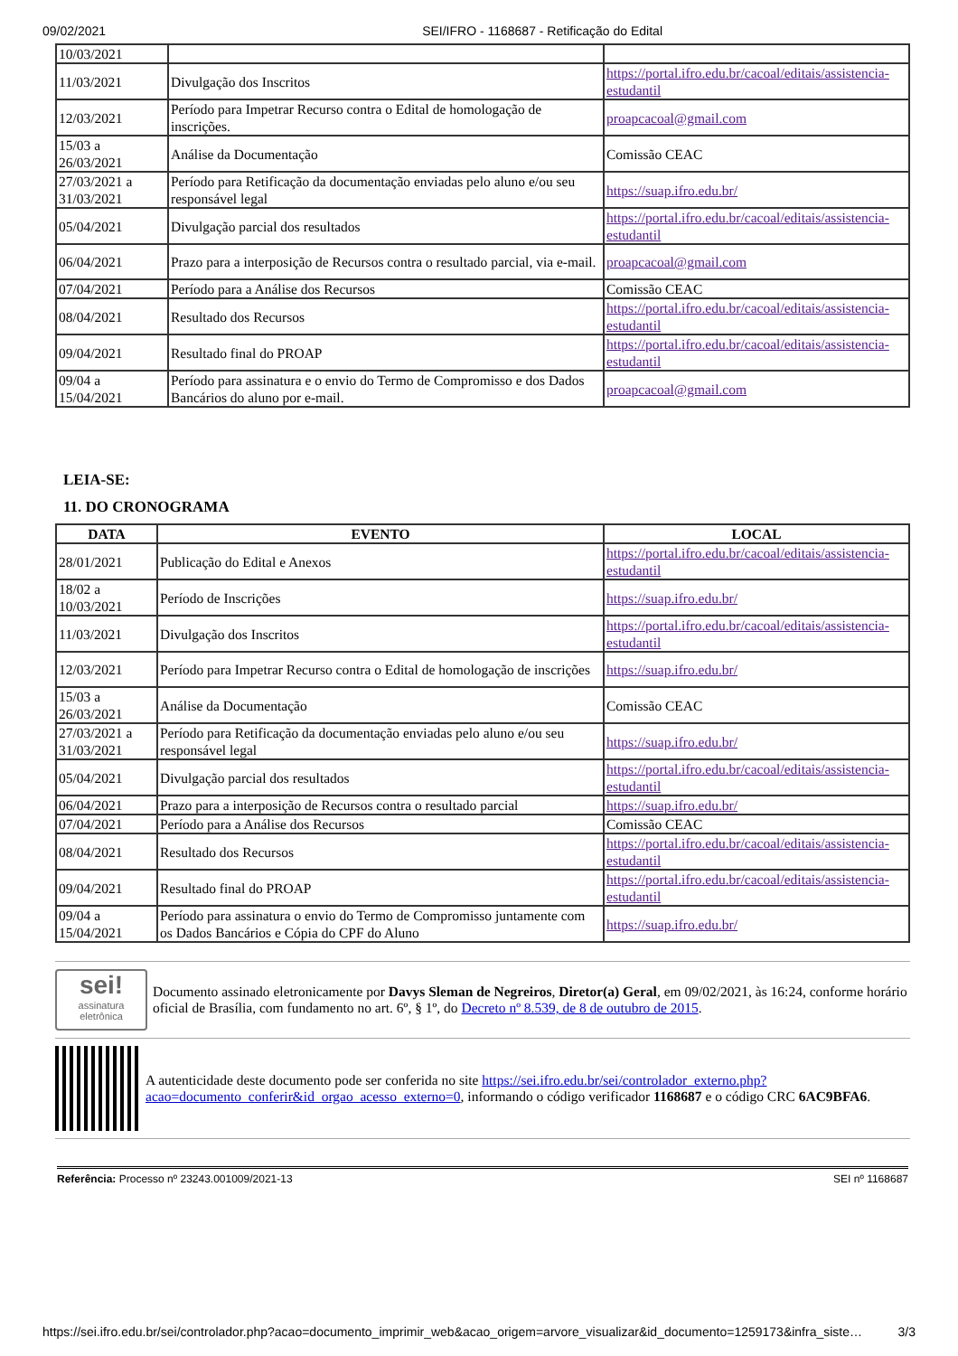09/02/2021 SEI/IFRO - 1168687 - Retificação do Edital
| 10/03/2021 | | |
| 11/03/2021 | Divulgação dos Inscritos | https://portal.ifro.edu.br/cacoal/editais/assistencia-estudantil |
| 12/03/2021 | Período para Impetrar Recurso contra o Edital de homologação de inscrições. | proapcacoal@gmail.com |
| 15/03 a 26/03/2021 | Análise da Documentação | Comissão CEAC |
| 27/03/2021 a 31/03/2021 | Período para Retificação da documentação enviadas pelo aluno e/ou seu responsável legal | https://suap.ifro.edu.br/ |
| 05/04/2021 | Divulgação parcial dos resultados | https://portal.ifro.edu.br/cacoal/editais/assistencia-estudantil |
| 06/04/2021 | Prazo para a interposição de Recursos contra o resultado parcial, via e-mail. | proapcacoal@gmail.com |
| 07/04/2021 | Período para a Análise dos Recursos | Comissão CEAC |
| 08/04/2021 | Resultado dos Recursos | https://portal.ifro.edu.br/cacoal/editais/assistencia-estudantil |
| 09/04/2021 | Resultado final do PROAP | https://portal.ifro.edu.br/cacoal/editais/assistencia-estudantil |
| 09/04 a 15/04/2021 | Período para assinatura e o envio do Termo de Compromisso e dos Dados Bancários do aluno por e-mail. | proapcacoal@gmail.com |
LEIA-SE:
11. DO CRONOGRAMA
| DATA | EVENTO | LOCAL |
| --- | --- | --- |
| 28/01/2021 | Publicação do Edital e Anexos | https://portal.ifro.edu.br/cacoal/editais/assistencia-estudantil |
| 18/02 a 10/03/2021 | Período de Inscrições | https://suap.ifro.edu.br/ |
| 11/03/2021 | Divulgação dos Inscritos | https://portal.ifro.edu.br/cacoal/editais/assistencia-estudantil |
| 12/03/2021 | Período para Impetrar Recurso contra o Edital de homologação de inscrições | https://suap.ifro.edu.br/ |
| 15/03 a 26/03/2021 | Análise da Documentação | Comissão CEAC |
| 27/03/2021 a 31/03/2021 | Período para Retificação da documentação enviadas pelo aluno e/ou seu responsável legal | https://suap.ifro.edu.br/ |
| 05/04/2021 | Divulgação parcial dos resultados | https://portal.ifro.edu.br/cacoal/editais/assistencia-estudantil |
| 06/04/2021 | Prazo para a interposição de Recursos contra o resultado parcial | https://suap.ifro.edu.br/ |
| 07/04/2021 | Período para a Análise dos Recursos | Comissão CEAC |
| 08/04/2021 | Resultado dos Recursos | https://portal.ifro.edu.br/cacoal/editais/assistencia-estudantil |
| 09/04/2021 | Resultado final do PROAP | https://portal.ifro.edu.br/cacoal/editais/assistencia-estudantil |
| 09/04 a 15/04/2021 | Período para assinatura o envio do Termo de Compromisso juntamente com os Dados Bancários e Cópia do CPF do Aluno | https://suap.ifro.edu.br/ |
sei!
assinatura eletrônica
Documento assinado eletronicamente por Davys Sleman de Negreiros, Diretor(a) Geral, em 09/02/2021, às 16:24, conforme horário oficial de Brasília, com fundamento no art. 6º, § 1º, do Decreto nº 8.539, de 8 de outubro de 2015.
A autenticidade deste documento pode ser conferida no site https://sei.ifro.edu.br/sei/controlador_externo.php?acao=documento_conferir&id_orgao_acesso_externo=0, informando o código verificador 1168687 e o código CRC 6AC9BFA6.
Referência: Processo nº 23243.001009/2021-13 SEI nº 1168687
https://sei.ifro.edu.br/sei/controlador.php?acao=documento_imprimir_web&acao_origem=arvore_visualizar&id_documento=1259173&infra_siste… 3/3